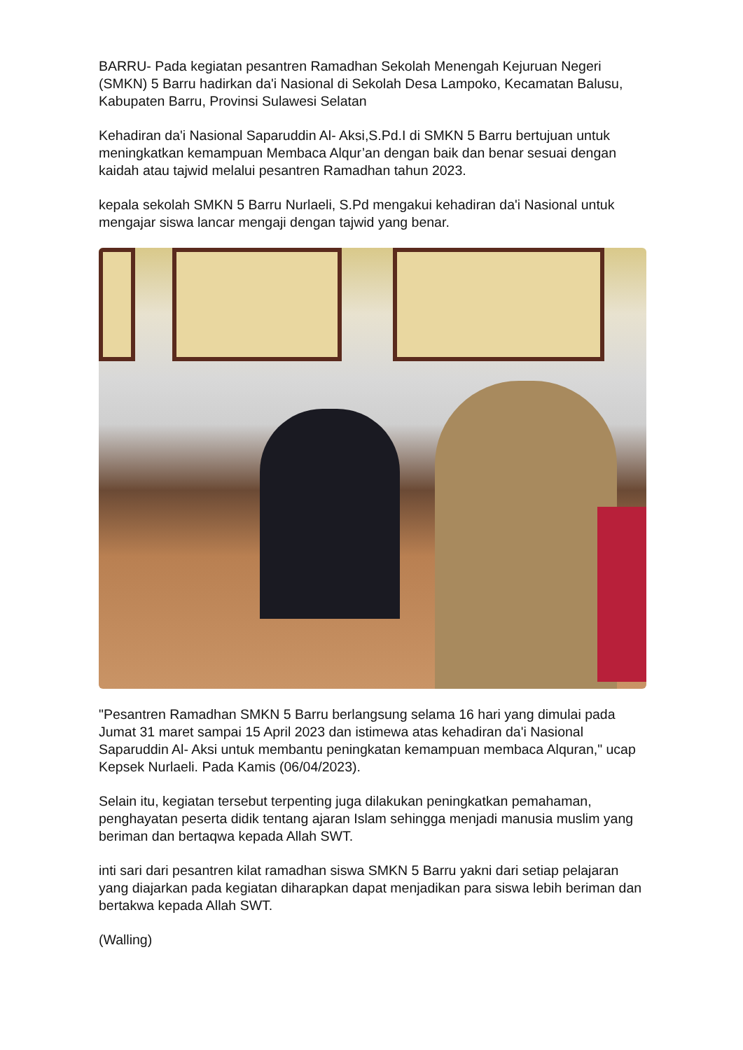BARRU- Pada kegiatan pesantren Ramadhan Sekolah Menengah Kejuruan Negeri (SMKN) 5 Barru hadirkan da'i Nasional di Sekolah Desa Lampoko, Kecamatan Balusu, Kabupaten Barru, Provinsi Sulawesi Selatan
Kehadiran da'i Nasional Saparuddin Al- Aksi,S.Pd.I di SMKN 5 Barru bertujuan untuk meningkatkan kemampuan Membaca Alqur’an dengan baik dan benar sesuai dengan kaidah atau tajwid melalui pesantren Ramadhan tahun 2023.
kepala sekolah SMKN 5 Barru Nurlaeli, S.Pd mengakui kehadiran da'i Nasional untuk mengajar siswa lancar mengaji dengan tajwid yang benar.
"Pesantren Ramadhan SMKN 5 Barru berlangsung selama 16 hari yang dimulai pada Jumat 31 maret sampai 15 April 2023 dan istimewa atas kehadiran da'i Nasional Saparuddin Al- Aksi untuk membantu peningkatan kemampuan membaca Alquran," ucap Kepsek Nurlaeli. Pada Kamis (06/04/2023).
Selain itu, kegiatan tersebut terpenting juga dilakukan peningkatkan pemahaman, penghayatan peserta didik tentang ajaran Islam sehingga menjadi manusia muslim yang beriman dan bertaqwa kepada Allah SWT.
inti sari dari pesantren kilat ramadhan siswa SMKN 5 Barru yakni dari setiap pelajaran yang diajarkan pada kegiatan diharapkan dapat menjadikan para siswa lebih beriman dan bertakwa kepada Allah SWT.
(Walling)